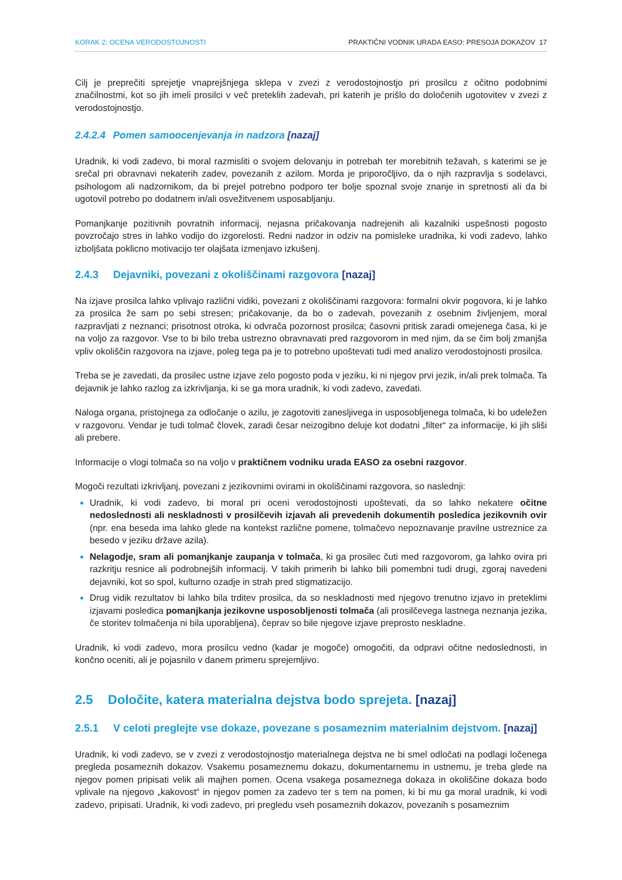KORAK 2: OCENA VERODOSTOJNOSTI PRAKTIČNI VODNIK URADA EASO: PRESOJA DOKAZOV 17
Cilj je preprečiti sprejetje vnaprejšnjega sklepa v zvezi z verodostojnostjo pri prosilcu z očitno podobnimi značilnostmi, kot so jih imeli prosilci v več preteklih zadevah, pri katerih je prišlo do določenih ugotovitev v zvezi z verodostojnostjo.
2.4.2.4 Pomen samoocenjevanja in nadzora [nazaj]
Uradnik, ki vodi zadevo, bi moral razmisliti o svojem delovanju in potrebah ter morebitnih težavah, s katerimi se je srečal pri obravnavi nekaterih zadev, povezanih z azilom. Morda je priporočljivo, da o njih razpravlja s sodelavci, psihologom ali nadzornikom, da bi prejel potrebno podporo ter bolje spoznal svoje znanje in spretnosti ali da bi ugotovil potrebo po dodatnem in/ali osvežitvenem usposabljanju.
Pomanjkanje pozitivnih povratnih informacij, nejasna pričakovanja nadrejenih ali kazalniki uspešnosti pogosto povzročajo stres in lahko vodijo do izgorelosti. Redni nadzor in odziv na pomisleke uradnika, ki vodi zadevo, lahko izboljšata poklicno motivacijo ter olajšata izmenjavo izkušenj.
2.4.3 Dejavniki, povezani z okoliščinami razgovora [nazaj]
Na izjave prosilca lahko vplivajo različni vidiki, povezani z okoliščinami razgovora: formalni okvir pogovora, ki je lahko za prosilca že sam po sebi stresen; pričakovanje, da bo o zadevah, povezanih z osebnim življenjem, moral razpravljati z neznanci; prisotnost otroka, ki odvrača pozornost prosilca; časovni pritisk zaradi omejenega časa, ki je na voljo za razgovor. Vse to bi bilo treba ustrezno obravnavati pred razgovorom in med njim, da se čim bolj zmanjša vpliv okoliščin razgovora na izjave, poleg tega pa je to potrebno upoštevati tudi med analizo verodostojnosti prosilca.
Treba se je zavedati, da prosilec ustne izjave zelo pogosto poda v jeziku, ki ni njegov prvi jezik, in/ali prek tolmača. Ta dejavnik je lahko razlog za izkrivljanja, ki se ga mora uradnik, ki vodi zadevo, zavedati.
Naloga organa, pristojnega za odločanje o azilu, je zagotoviti zanesljivega in usposobljenega tolmača, ki bo udeležen v razgovoru. Vendar je tudi tolmač človek, zaradi česar neizogibno deluje kot dodatni „filter“ za informacije, ki jih sliši ali prebere.
Informacije o vlogi tolmača so na voljo v praktičnem vodniku urada EASO za osebni razgovor.
Mogoči rezultati izkrivljanj, povezani z jezikovnimi ovirami in okoliščinami razgovora, so naslednji:
Uradnik, ki vodi zadevo, bi moral pri oceni verodostojnosti upoštevati, da so lahko nekatere očitne nedoslednosti ali neskladnosti v prosilčevih izjavah ali prevedenih dokumentih posledica jezikovnih ovir (npr. ena beseda ima lahko glede na kontekst različne pomene, tolmačevo nepoznavanje pravilne ustreznice za besedo v jeziku države azila).
Nelagodje, sram ali pomanjkanje zaupanja v tolmača, ki ga prosilec čuti med razgovorom, ga lahko ovira pri razkritju resnice ali podrobnejših informacij. V takih primerih bi lahko bili pomembni tudi drugi, zgoraj navedeni dejavniki, kot so spol, kulturno ozadje in strah pred stigmatizacijo.
Drug vidik rezultatov bi lahko bila trditev prosilca, da so neskladnosti med njegovo trenutno izjavo in preteklimi izjavami posledica pomanjkanja jezikovne usposobljenosti tolmača (ali prosilčevega lastnega neznanja jezika, če storitev tolmačenja ni bila uporabljena), čeprav so bile njegove izjave preprosto neskladne.
Uradnik, ki vodi zadevo, mora prosilcu vedno (kadar je mogoče) omogočiti, da odpravi očitne nedoslednosti, in končno oceniti, ali je pojasnilo v danem primeru sprejemljivo.
2.5 Določite, katera materialna dejstva bodo sprejeta. [nazaj]
2.5.1 V celoti preglejte vse dokaze, povezane s posameznim materialnim dejstvom. [nazaj]
Uradnik, ki vodi zadevo, se v zvezi z verodostojnostjo materialnega dejstva ne bi smel odločati na podlagi ločenega pregleda posameznih dokazov. Vsakemu posameznemu dokazu, dokumentarnemu in ustnemu, je treba glede na njegov pomen pripisati velik ali majhen pomen. Ocena vsakega posameznega dokaza in okoliščine dokaza bodo vplivale na njegovo „kakovost“ in njegov pomen za zadevo ter s tem na pomen, ki bi mu ga moral uradnik, ki vodi zadevo, pripisati. Uradnik, ki vodi zadevo, pri pregledu vseh posameznih dokazov, povezanih s posameznim